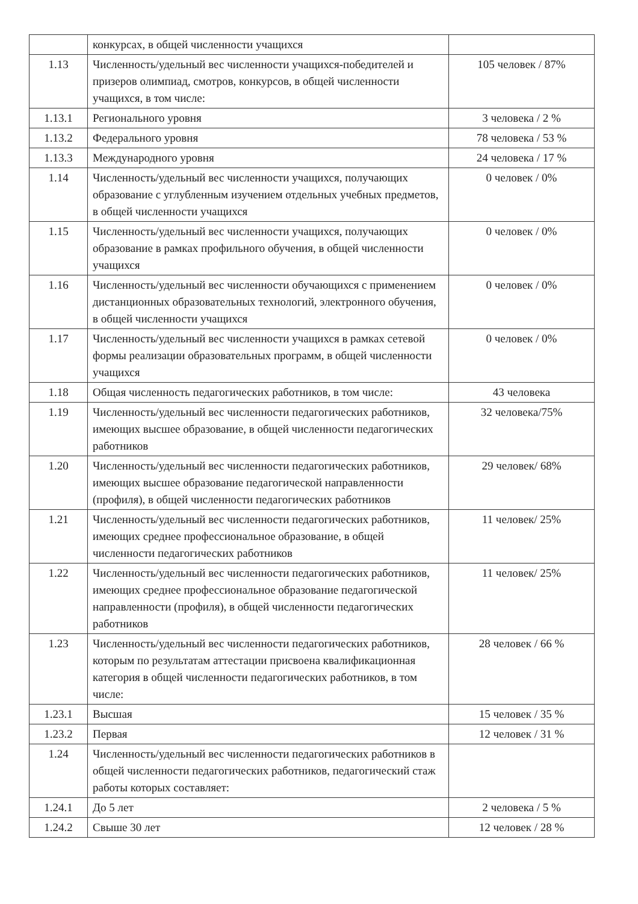| | конкурсах, в общей численности учащихся | |
| 1.13 | Численность/удельный вес численности учащихся-победителей и призеров олимпиад, смотров, конкурсов, в общей численности учащихся, в том числе: | 105 человек / 87% |
| 1.13.1 | Регионального уровня | 3 человека / 2 % |
| 1.13.2 | Федерального уровня | 78 человека / 53 % |
| 1.13.3 | Международного уровня | 24 человека / 17 % |
| 1.14 | Численность/удельный вес численности учащихся, получающих образование с углубленным изучением отдельных учебных предметов, в общей численности учащихся | 0 человек / 0% |
| 1.15 | Численность/удельный вес численности учащихся, получающих образование в рамках профильного обучения, в общей численности учащихся | 0 человек / 0% |
| 1.16 | Численность/удельный вес численности обучающихся с применением дистанционных образовательных технологий, электронного обучения, в общей численности учащихся | 0 человек / 0% |
| 1.17 | Численность/удельный вес численности учащихся в рамках сетевой формы реализации образовательных программ, в общей численности учащихся | 0 человек / 0% |
| 1.18 | Общая численность педагогических работников, в том числе: | 43 человека |
| 1.19 | Численность/удельный вес численности педагогических работников, имеющих высшее образование, в общей численности педагогических работников | 32 человека/75% |
| 1.20 | Численность/удельный вес численности педагогических работников, имеющих высшее образование педагогической направленности (профиля), в общей численности педагогических работников | 29 человек/ 68% |
| 1.21 | Численность/удельный вес численности педагогических работников, имеющих среднее профессиональное образование, в общей численности педагогических работников | 11 человек/ 25% |
| 1.22 | Численность/удельный вес численности педагогических работников, имеющих среднее профессиональное образование педагогической направленности (профиля), в общей численности педагогических работников | 11 человек/ 25% |
| 1.23 | Численность/удельный вес численности педагогических работников, которым по результатам аттестации присвоена квалификационная категория в общей численности педагогических работников, в том числе: | 28 человек / 66 % |
| 1.23.1 | Высшая | 15 человек / 35 % |
| 1.23.2 | Первая | 12 человек / 31 % |
| 1.24 | Численность/удельный вес численности педагогических работников в общей численности педагогических работников, педагогический стаж работы которых составляет: | |
| 1.24.1 | До 5 лет | 2 человека / 5 % |
| 1.24.2 | Свыше 30 лет | 12 человек / 28 % |